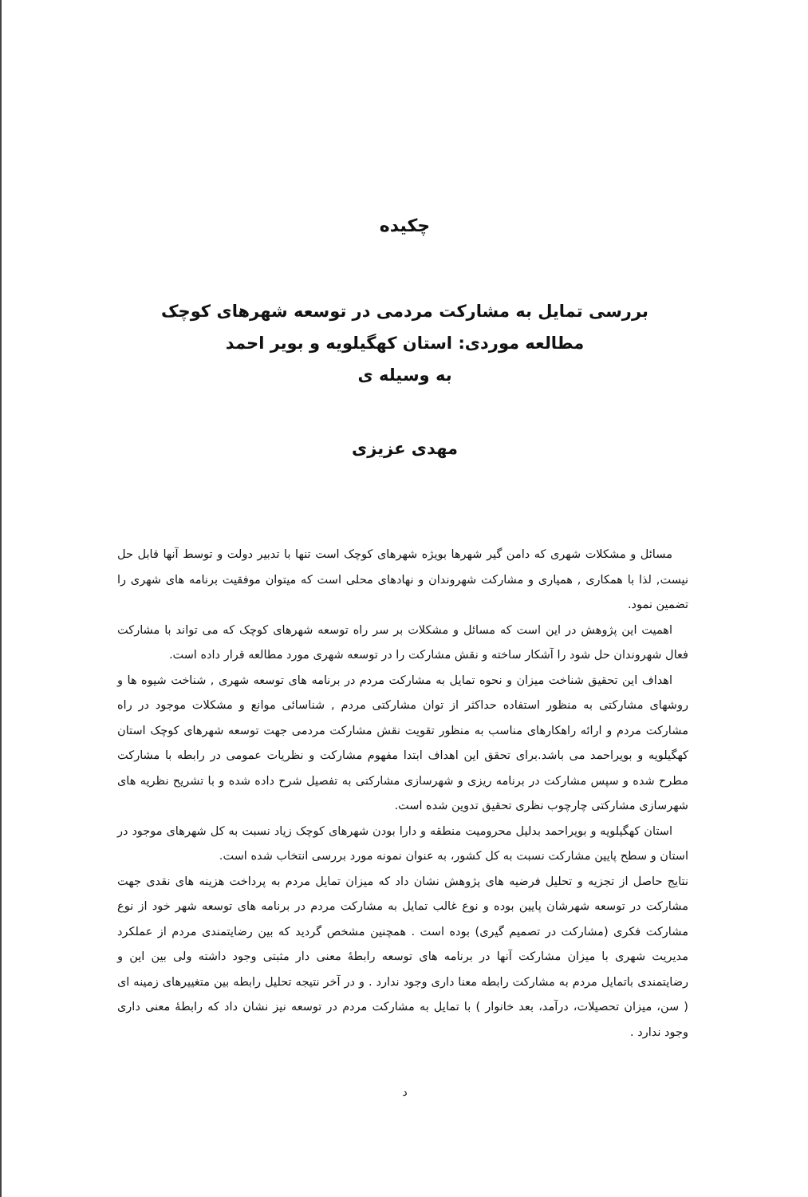چکیده
بررسی تمایل به مشارکت مردمی در توسعه شهرهای کوچک
مطالعه موردی: استان کهگیلویه و بویر احمد
به وسیله ی
مهدی عزیزی
مسائل و مشکلات شهری که دامن گیر شهرها بویژه شهرهای کوچک است تنها با تدبیر دولت و توسط آنها قابل حل نیست, لذا با همکاری , همیاری و مشارکت شهروندان و نهادهای محلی است که میتوان موفقیت برنامه های شهری را تضمین نمود.
اهمیت این پژوهش در این است که مسائل و مشکلات بر سر راه توسعه شهرهای کوچک که می تواند با مشارکت فعال شهروندان حل شود را آشکار ساخته و نقش مشارکت را در توسعه شهری مورد مطالعه قرار داده است.
اهداف این تحقیق شناخت میزان و نحوه تمایل به مشارکت مردم در برنامه های توسعه شهری , شناخت شیوه ها و روشهای مشارکتی به منظور استفاده حداکثر از توان مشارکتی مردم , شناسائی موانع و مشکلات موجود در راه مشارکت مردم و ارائه راهکارهای مناسب به منظور تقویت نقش مشارکت مردمی جهت توسعه شهرهای کوچک استان کهگیلویه و بویراحمد می باشد.برای تحقق این اهداف ابتدا مفهوم مشارکت و نظریات عمومی در رابطه با مشارکت مطرح شده و سپس مشارکت در برنامه ریزی و شهرسازی مشارکتی به تفصیل شرح داده شده و با تشریح نظریه های شهرسازی مشارکتی چارچوب نظری تحقیق تدوین شده است.
استان کهگیلویه و بویراحمد بدلیل محرومیت منطقه و دارا بودن شهرهای کوچک زیاد نسبت به کل شهرهای موجود در استان و سطح پایین مشارکت نسبت به کل کشور، به عنوان نمونه مورد بررسی انتخاب شده است.
نتایج حاصل از تجزیه و تحلیل فرضیه های پژوهش نشان داد که میزان تمایل مردم به پرداخت هزینه های نقدی جهت مشارکت در توسعه شهرشان پایین بوده و نوع غالب تمایل به مشارکت مردم در برنامه های توسعه شهر خود از نوع مشارکت فکری (مشارکت در تصمیم گیری) بوده است . همچنین مشخص گردید که بین رضایتمندی مردم از عملکرد مدیریت شهری با میزان مشارکت آنها در برنامه های توسعه رابطهٔ معنی دار مثبتی وجود داشته ولی بین این و رضایتمندی باتمایل مردم به مشارکت رابطه معنا داری وجود ندارد . و در آخر نتیجه تحلیل رابطه بین متغییرهای زمینه ای ( سن، میزان تحصیلات، درآمد، بعد خانوار ) با تمایل به مشارکت مردم در توسعه نیز نشان داد که رابطهٔ معنی داری وجود ندارد .
د